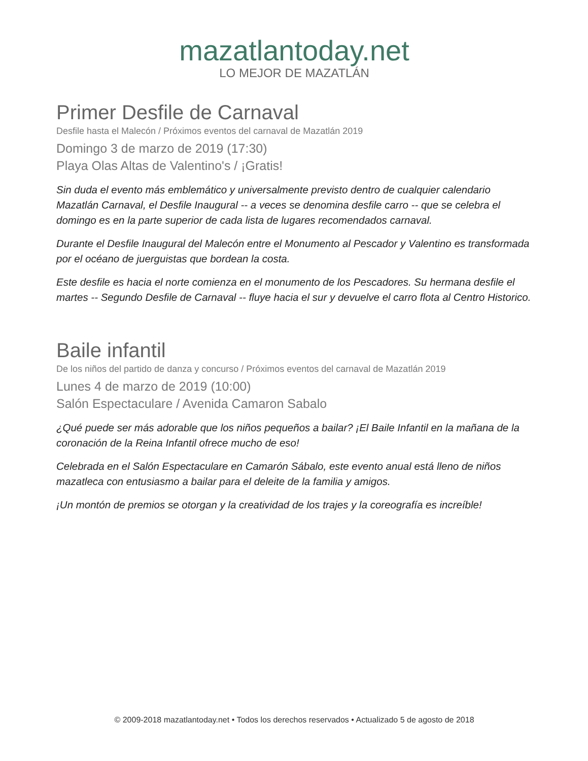mazatlantoday.net
LO MEJOR DE MAZATLÁN
Primer Desfile de Carnaval
Desfile hasta el Malecón / Próximos eventos del carnaval de Mazatlán 2019
Domingo 3 de marzo de 2019 (17:30)
Playa Olas Altas de Valentino's / ¡Gratis!
Sin duda el evento más emblemático y universalmente previsto dentro de cualquier calendario Mazatlán Carnaval, el Desfile Inaugural -- a veces se denomina desfile carro -- que se celebra el domingo es en la parte superior de cada lista de lugares recomendados carnaval.
Durante el Desfile Inaugural del Malecón entre el Monumento al Pescador y Valentino es transformada por el océano de juerguistas que bordean la costa.
Este desfile es hacia el norte comienza en el monumento de los Pescadores. Su hermana desfile el martes -- Segundo Desfile de Carnaval -- fluye hacia el sur y devuelve el carro flota al Centro Historico.
Baile infantil
De los niños del partido de danza y concurso / Próximos eventos del carnaval de Mazatlán 2019
Lunes 4 de marzo de 2019 (10:00)
Salón Espectaculare / Avenida Camaron Sabalo
¿Qué puede ser más adorable que los niños pequeños a bailar? ¡El Baile Infantil en la mañana de la coronación de la Reina Infantil ofrece mucho de eso!
Celebrada en el Salón Espectaculare en Camarón Sábalo, este evento anual está lleno de niños mazatleca con entusiasmo a bailar para el deleite de la familia y amigos.
¡Un montón de premios se otorgan y la creatividad de los trajes y la coreografía es increíble!
© 2009-2018 mazatlantoday.net • Todos los derechos reservados • Actualizado 5 de agosto de 2018